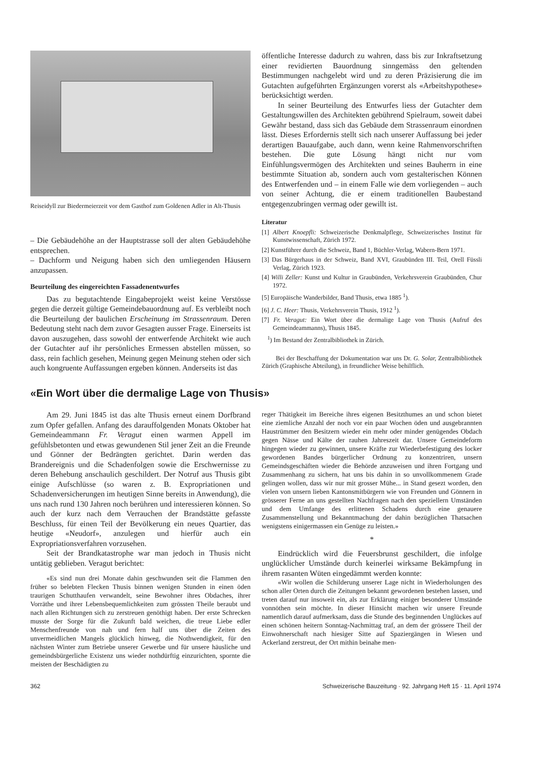Reiseidyll zur Biedermeierzeit vor dem Gasthof zum Goldenen Adler in Alt-Thusis
– Die Gebäudehöhe an der Hauptstrasse soll der alten Gebäudehöhe entsprechen.
– Dachform und Neigung haben sich den umliegenden Häusern anzupassen.
Beurteilung des eingereichten Fassadenentwurfes
Das zu begutachtende Eingabeprojekt weist keine Verstösse gegen die derzeit gültige Gemeindebauordnung auf. Es verbleibt noch die Beurteilung der baulichen Erscheinung im Strassenraum. Deren Bedeutung steht nach dem zuvor Gesagten ausser Frage. Einerseits ist davon auszugehen, dass sowohl der entwerfende Architekt wie auch der Gutachter auf ihr persönliches Ermessen abstellen müssen, so dass, rein fachlich gesehen, Meinung gegen Meinung stehen oder sich auch kongruente Auffassungen ergeben können. Anderseits ist das
öffentliche Interesse dadurch zu wahren, dass bis zur Inkraftsetzung einer revidierten Bauordnung sinngemäss den geltenden Bestimmungen nachgelebt wird und zu deren Präzisierung die im Gutachten aufgeführten Ergänzungen vorerst als «Arbeitshypothese» berücksichtigt werden.
In seiner Beurteilung des Entwurfes liess der Gutachter dem Gestaltungswillen des Architekten gebührend Spielraum, soweit dabei Gewähr bestand, dass sich das Gebäude dem Strassenraum einordnen lässt. Dieses Erfordernis stellt sich nach unserer Auffassung bei jeder derartigen Bauaufgabe, auch dann, wenn keine Rahmenvorschriften bestehen. Die gute Lösung hängt nicht nur vom Einfühlungsvermögen des Architekten und seines Bauherrn in eine bestimmte Situation ab, sondern auch vom gestalterischen Können des Entwerfenden und – in einem Falle wie dem vorliegenden – auch von seiner Achtung, die er einem traditionellen Baubestand entgegenzubringen vermag oder gewillt ist.
Literatur
[1] Albert Knoepfli: Schweizerische Denkmalpflege, Schweizerisches Institut für Kunstwissenschaft, Zürich 1972.
[2] Kunstführer durch die Schweiz, Band 1, Büchler-Verlag, Wabern-Bern 1971.
[3] Das Bürgerhaus in der Schweiz, Band XVI, Graubünden III. Teil, Orell Füssli Verlag, Zürich 1923.
[4] Willi Zeller: Kunst und Kultur in Graubünden, Verkehrsverein Graubünden, Chur 1972.
[5] Europäische Wanderbilder, Band Thusis, etwa 1885 <sup>1</sup>).
[6] J. C. Heer: Thusis, Verkehrsverein Thusis, 1912 <sup>1</sup>).
[7] Fr. Veragut: Ein Wort über die dermalige Lage von Thusis (Aufruf des Gemeindeammanns), Thusis 1845.
<sup>1</sup>) Im Bestand der Zentralbibliothek in Zürich.
Bei der Beschaffung der Dokumentation war uns Dr. G. Solar, Zentralbibliothek Zürich (Graphische Abteilung), in freundlicher Weise behilflich.
«Ein Wort über die dermalige Lage von Thusis»
Am 29. Juni 1845 ist das alte Thusis erneut einem Dorfbrand zum Opfer gefallen. Anfang des darauffolgenden Monats Oktober hat Gemeindeammann Fr. Veragut einen warmen Appell im gefühlsbetonten und etwas gewundenen Stil jener Zeit an die Freunde und Gönner der Bedrängten gerichtet. Darin werden das Brandereignis und die Schadenfolgen sowie die Erschwernisse zu deren Behebung anschaulich geschildert. Der Notruf aus Thusis gibt einige Aufschlüsse (so waren z. B. Expropriationen und Schadenversicherungen im heutigen Sinne bereits in Anwendung), die uns nach rund 130 Jahren noch berühren und interessieren können. So auch der kurz nach dem Verrauchen der Brandstätte gefasste Beschluss, für einen Teil der Bevölkerung ein neues Quartier, das heutige «Neudorf», anzulegen und hierfür auch ein Expropriationsverfahren vorzusehen.
Seit der Brandkatastrophe war man jedoch in Thusis nicht untätig geblieben. Veragut berichtet:
«Es sind nun drei Monate dahin geschwunden seit die Flammen den früher so belebten Flecken Thusis binnen wenigen Stunden in einen öden traurigen Schutthaufen verwandelt, seine Bewohner ihres Obdaches, ihrer Vorräthe und ihrer Lebensbequemlichkeiten zum grössten Theile beraubt und nach allen Richtungen sich zu zerstreuen genöthigt haben. Der erste Schrecken musste der Sorge für die Zukunft bald weichen, die treue Liebe edler Menschenfreunde von nah und fern half uns über die Zeiten des unvermeidlichen Mangels glücklich hinweg, die Nothwendigkeit, für den nächsten Winter zum Betriebe unserer Gewerbe und für unsere häusliche und gemeindsbürgerliche Existenz uns wieder nothdürftig einzurichten, spornte die meisten der Beschädigten zu
reger Thätigkeit im Bereiche ihres eigenen Besitzthumes an und schon bietet eine ziemliche Anzahl der noch vor ein paar Wochen öden und ausgebrannten Haustrümmer den Besitzern wieder ein mehr oder minder genügendes Obdach gegen Nässe und Kälte der rauhen Jahreszeit dar. Unsere Gemeindeform hingegen wieder zu gewinnen, unsere Kräfte zur Wiederbefestigung des locker gewordenen Bandes bürgerlicher Ordnung zu konzentriren, unsern Gemeindsgeschäften wieder die Behörde anzuweisen und ihren Fortgang und Zusammenhang zu sichern, hat uns bis dahin in so unvollkommenem Grade gelingen wollen, dass wir nur mit grosser Mühe... in Stand gesezt worden, den vielen von unsern lieben Kantonsmitbürgern wie von Freunden und Gönnern in grösserer Ferne an uns gestellten Nachfragen nach den speziellern Umständen und dem Umfange des erlittenen Schadens durch eine genauere Zusammenstellung und Bekanntmachung der dahin bezüglichen Thatsachen wenigstens einigermassen ein Genüge zu leisten.»
*
Eindrücklich wird die Feuersbrunst geschildert, die infolge unglücklicher Umstände durch keinerlei wirksame Bekämpfung in ihrem rasanten Wüten eingedämmt werden konnte:
«Wir wollen die Schilderung unserer Lage nicht in Wiederholungen des schon aller Orten durch die Zeitungen bekannt gewordenen bestehen lassen, und treten darauf nur insoweit ein, als zur Erklärung einiger besonderer Umstände vonnöthen sein möchte. In dieser Hinsicht machen wir unsere Freunde namentlich darauf aufmerksam, dass die Stunde des beginnenden Unglückes auf einen schönen heitern Sonntag-Nachmittag traf, an dem der grössere Theil der Einwohnerschaft nach hiesiger Sitte auf Spaziergängen in Wiesen und Ackerland zerstreut, der Ort mithin beinahe men-
362 Schweizerische Bauzeitung · 92. Jahrgang Heft 15 · 11. April 1974